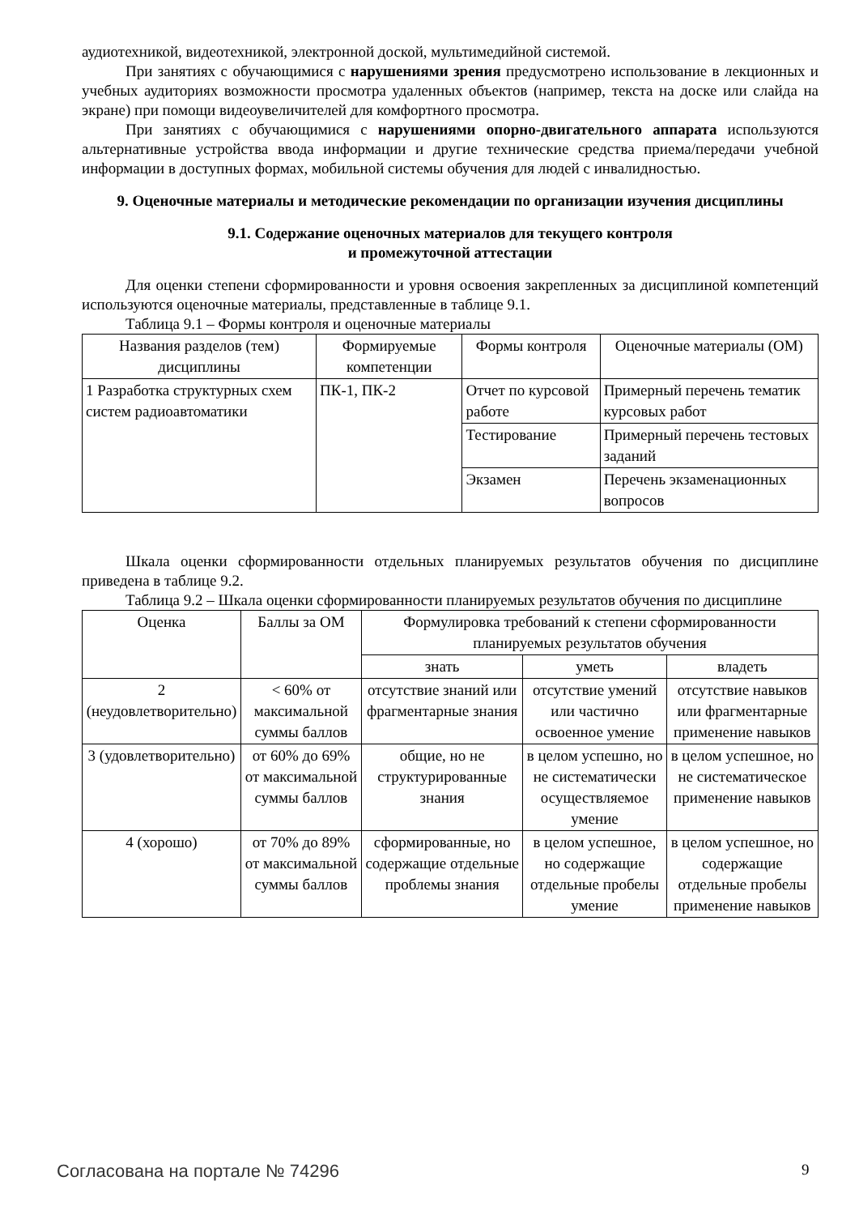аудиотехникой, видеотехникой, электронной доской, мультимедийной системой.
При занятиях с обучающимися с нарушениями зрения предусмотрено использование в лекционных и учебных аудиториях возможности просмотра удаленных объектов (например, текста на доске или слайда на экране) при помощи видеоувеличителей для комфортного просмотра.
При занятиях с обучающимися с нарушениями опорно-двигательного аппарата используются альтернативные устройства ввода информации и другие технические средства приема/передачи учебной информации в доступных формах, мобильной системы обучения для людей с инвалидностью.
9. Оценочные материалы и методические рекомендации по организации изучения дисциплины
9.1. Содержание оценочных материалов для текущего контроля
и промежуточной аттестации
Для оценки степени сформированности и уровня освоения закрепленных за дисциплиной компетенций используются оценочные материалы, представленные в таблице 9.1.
Таблица 9.1 – Формы контроля и оценочные материалы
| Названия разделов (тем) дисциплины | Формируемые компетенции | Формы контроля | Оценочные материалы (ОМ) |
| --- | --- | --- | --- |
| 1 Разработка структурных схем систем радиоавтоматики | ПК-1, ПК-2 | Отчет по курсовой работе | Примерный перечень тематик курсовых работ |
| | | Тестирование | Примерный перечень тестовых заданий |
| | | Экзамен | Перечень экзаменационных вопросов |
Шкала оценки сформированности отдельных планируемых результатов обучения по дисциплине приведена в таблице 9.2.
Таблица 9.2 – Шкала оценки сформированности планируемых результатов обучения по дисциплине
| Оценка | Баллы за ОМ | Формулировка требований к степени сформированности планируемых результатов обучения | | |
| --- | --- | --- | --- | --- |
| | | знать | уметь | владеть |
| 2 (неудовлетворительно) | < 60% от максимальной суммы баллов | отсутствие знаний или фрагментарные знания | отсутствие умений или частично освоенное умение | отсутствие навыков или фрагментарные применение навыков |
| 3 (удовлетворительно) | от 60% до 69% от максимальной суммы баллов | общие, но не структурированные знания | в целом успешно, но не систематически осуществляемое умение | в целом успешное, но не систематическое применение навыков |
| 4 (хорошо) | от 70% до 89% от максимальной суммы баллов | сформированные, но содержащие отдельные проблемы знания | в целом успешное, но содержащие отдельные пробелы умение | в целом успешное, но содержащие отдельные пробелы применение навыков |
Согласована на портале № 74296 9